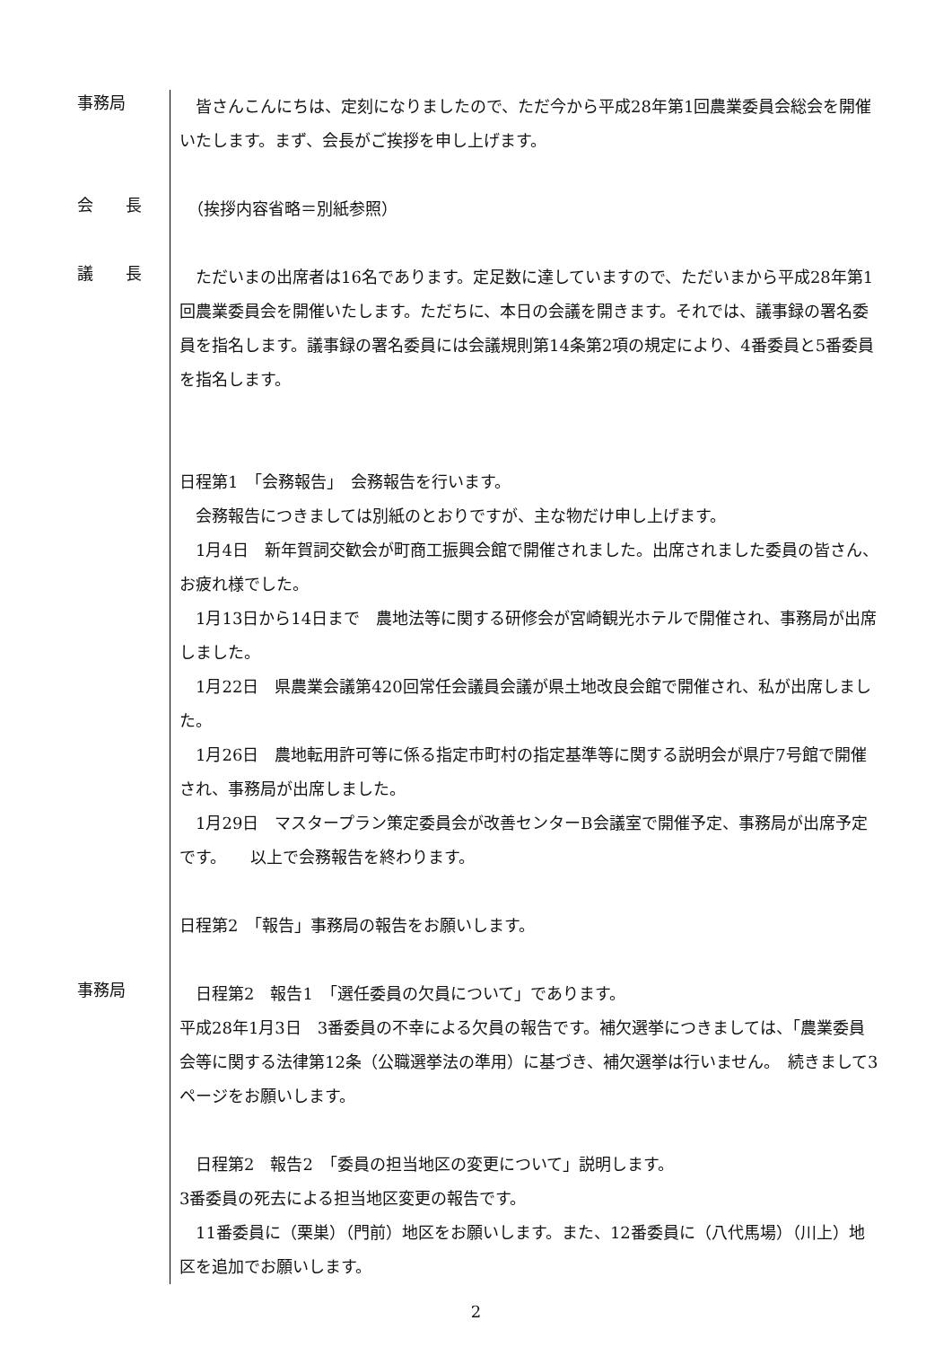事務局
　皆さんこんにちは、定刻になりましたので、ただ今から平成28年第1回農業委員会総会を開催いたします。まず、会長がご挨拶を申し上げます。
会　　長
　（挨拶内容省略＝別紙参照）
議　　長
　ただいまの出席者は16名であります。定足数に達していますので、ただいまから平成28年第1回農業委員会を開催いたします。ただちに、本日の会議を開きます。それでは、議事録の署名委員を指名します。議事録の署名委員には会議規則第14条第2項の規定により、4番委員と5番委員を指名します。
日程第1　「会務報告」　会務報告を行います。
　会務報告につきましては別紙のとおりですが、主な物だけ申し上げます。
　1月4日　新年賀詞交歓会が町商工振興会館で開催されました。出席されました委員の皆さん、お疲れ様でした。
　1月13日から14日まで　農地法等に関する研修会が宮崎観光ホテルで開催され、事務局が出席しました。
　1月22日　県農業会議第420回常任会議員会議が県土地改良会館で開催され、私が出席しました。
　1月26日　農地転用許可等に係る指定市町村の指定基準等に関する説明会が県庁7号館で開催され、事務局が出席しました。
　1月29日　マスタープラン策定委員会が改善センターB会議室で開催予定、事務局が出席予定です。　　以上で会務報告を終わります。
日程第2　「報告」事務局の報告をお願いします。
事務局
　日程第2　報告1　「選任委員の欠員について」であります。
平成28年1月3日　3番委員の不幸による欠員の報告です。補欠選挙につきましては、「農業委員会等に関する法律第12条（公職選挙法の準用）に基づき、補欠選挙は行いません。　続きまして3ページをお願いします。
　日程第2　報告2　「委員の担当地区の変更について」説明します。
3番委員の死去による担当地区変更の報告です。
　11番委員に（栗巣）（門前）地区をお願いします。また、12番委員に（八代馬場）（川上）地区を追加でお願いします。
2